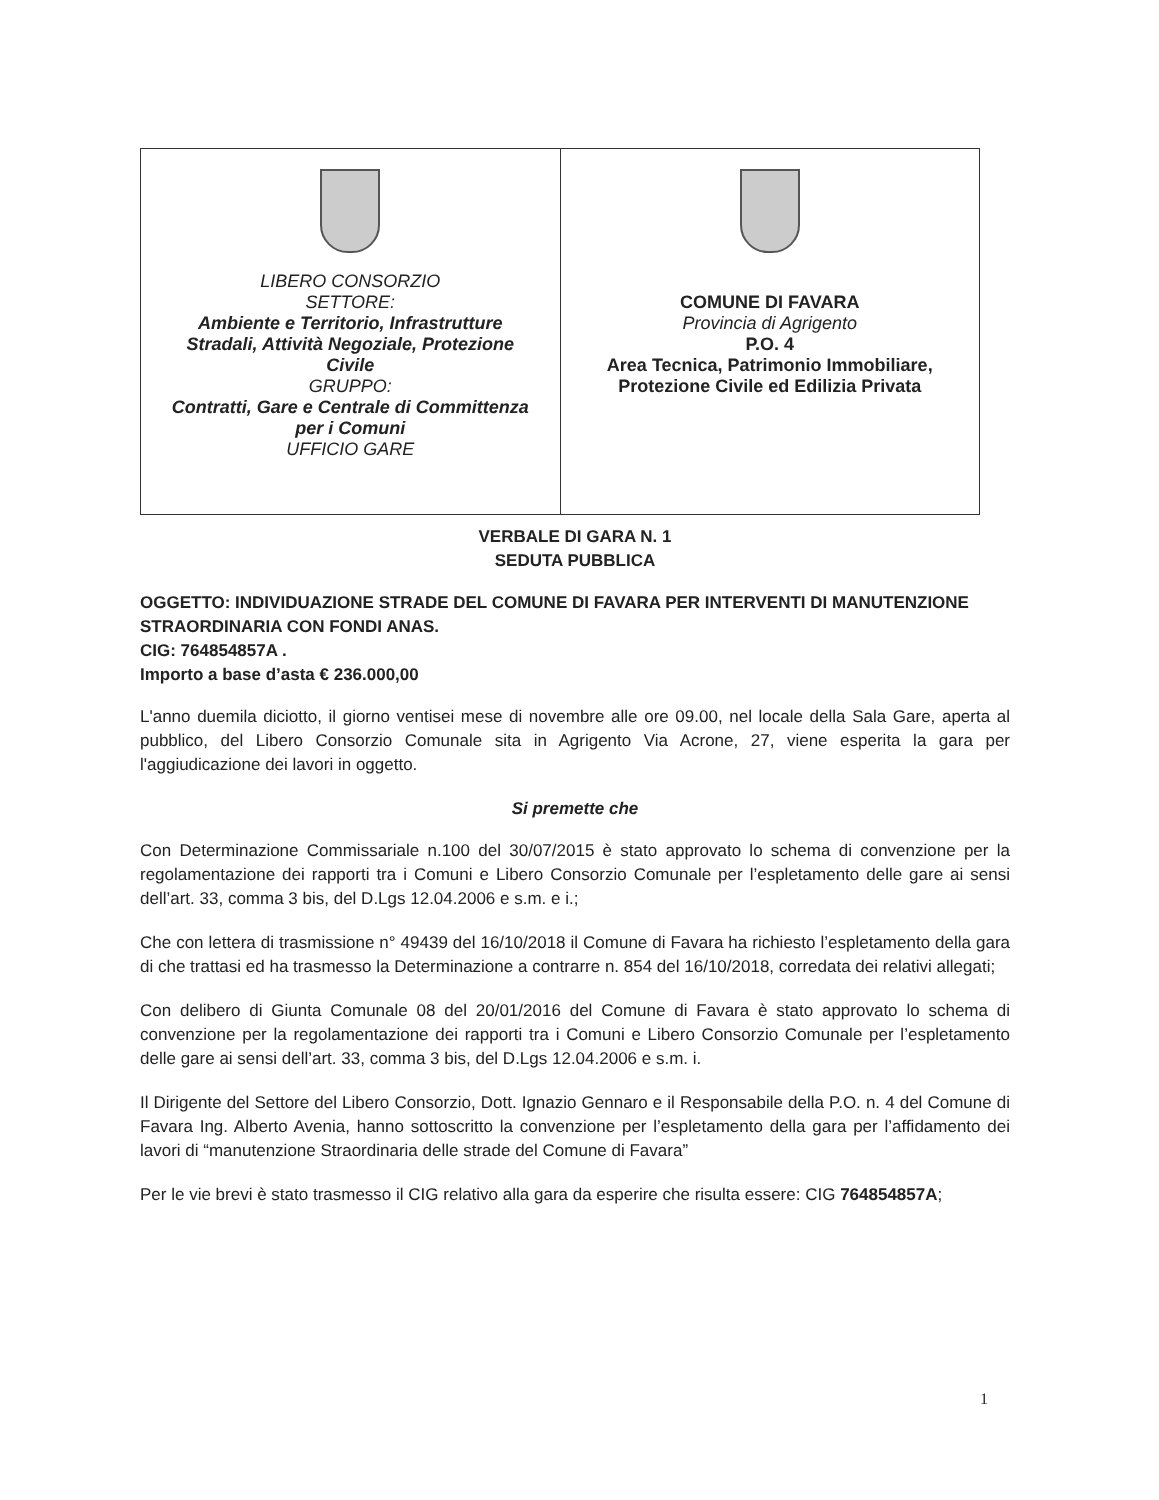| LIBERO CONSORZIO SETTORE: Ambiente e Territorio, Infrastrutture Stradali, Attività Negoziale, Protezione Civile GRUPPO: Contratti, Gare e Centrale di Committenza per i Comuni UFFICIO GARE | COMUNE DI FAVARA Provincia di Agrigento P.O. 4 Area Tecnica, Patrimonio Immobiliare, Protezione Civile ed Edilizia Privata |
VERBALE DI GARA N. 1
SEDUTA PUBBLICA
OGGETTO: INDIVIDUAZIONE STRADE DEL COMUNE DI FAVARA PER INTERVENTI DI MANUTENZIONE STRAORDINARIA CON FONDI ANAS.
CIG: 764854857A .
Importo a base d’asta € 236.000,00
L'anno duemila diciotto, il giorno ventisei mese di novembre alle ore 09.00, nel locale della Sala Gare, aperta al pubblico, del Libero Consorzio Comunale sita in Agrigento Via Acrone, 27, viene esperita la gara per l'aggiudicazione dei lavori in oggetto.
Si premette che
Con Determinazione Commissariale n.100 del 30/07/2015 è stato approvato lo schema di convenzione per la regolamentazione dei rapporti tra i Comuni e Libero Consorzio Comunale per l’espletamento delle gare ai sensi dell’art. 33, comma 3 bis, del D.Lgs 12.04.2006 e s.m. e i.;
Che con lettera di trasmissione n° 49439 del 16/10/2018 il Comune di Favara ha richiesto l’espletamento della gara di che trattasi ed ha trasmesso la Determinazione a contrarre n. 854 del 16/10/2018, corredata dei relativi allegati;
Con delibero di Giunta Comunale 08 del 20/01/2016 del Comune di Favara è stato approvato lo schema di convenzione per la regolamentazione dei rapporti tra i Comuni e Libero Consorzio Comunale per l’espletamento delle gare ai sensi dell’art. 33, comma 3 bis, del D.Lgs 12.04.2006 e s.m. i.
Il Dirigente del Settore del Libero Consorzio, Dott. Ignazio Gennaro e il Responsabile della P.O. n. 4 del Comune di Favara Ing. Alberto Avenia, hanno sottoscritto la convenzione per l’espletamento della gara per l’affidamento dei lavori di “manutenzione Straordinaria delle strade del Comune di Favara”
Per le vie brevi è stato trasmesso il CIG relativo alla gara da esperire che risulta essere: CIG 764854857A;
1